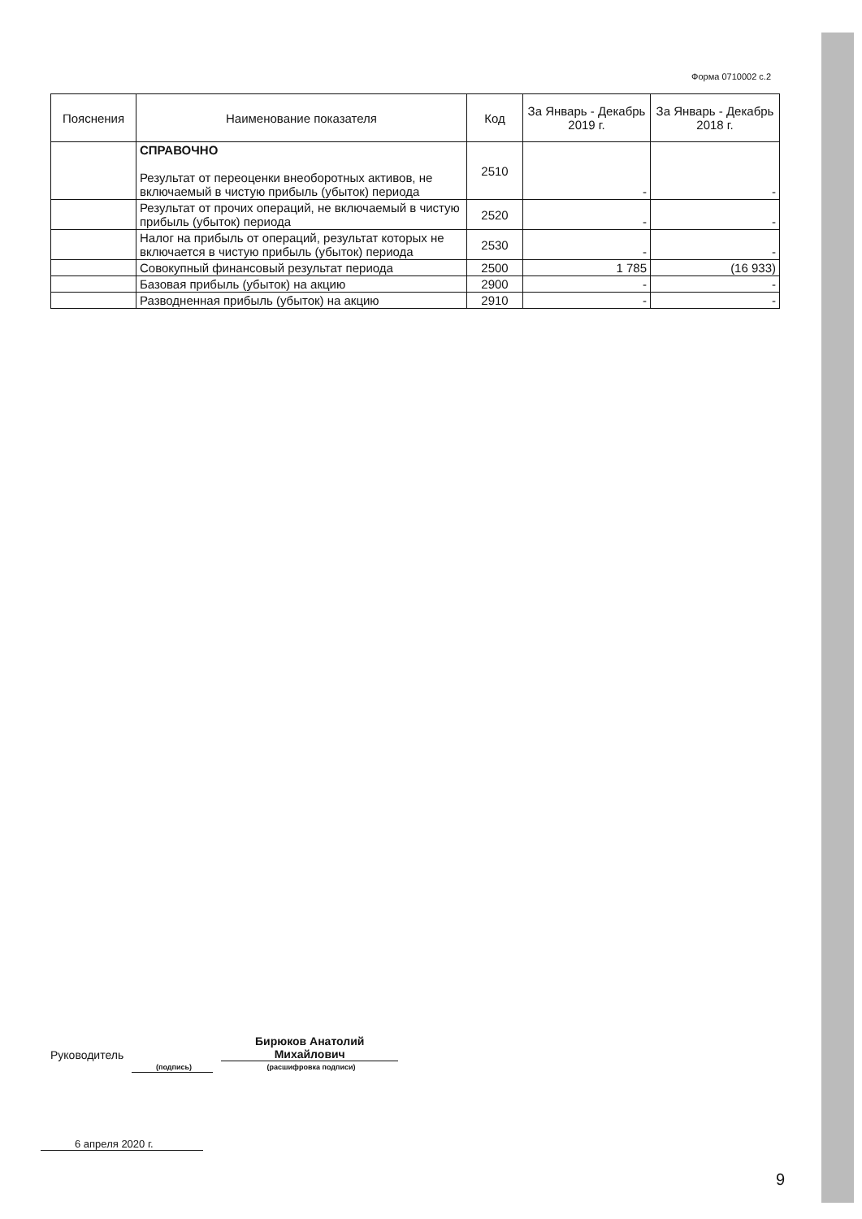Форма 0710002 с.2
| Пояснения | Наименование показателя | Код | За Январь - Декабрь 2019 г. | За Январь - Декабрь 2018 г. |
| --- | --- | --- | --- | --- |
| | СПРАВОЧНО Результат от переоценки внеоборотных активов, не включаемый в чистую прибыль (убыток) периода | 2510 | - | - |
| | Результат от прочих операций, не включаемый в чистую прибыль (убыток) периода | 2520 | - | - |
| | Налог на прибыль от операций, результат которых не включается в чистую прибыль (убыток) периода | 2530 | - | - |
| | Совокупный финансовый результат периода | 2500 | 1 785 | (16 933) |
| | Базовая прибыль (убыток) на акцию | 2900 | - | - |
| | Разводненная прибыль (убыток) на акцию | 2910 | - | - |
Руководитель Бирюков Анатолий
Михайлович
(подпись) (расшифровка подписи)
6 апреля 2020 г.
9